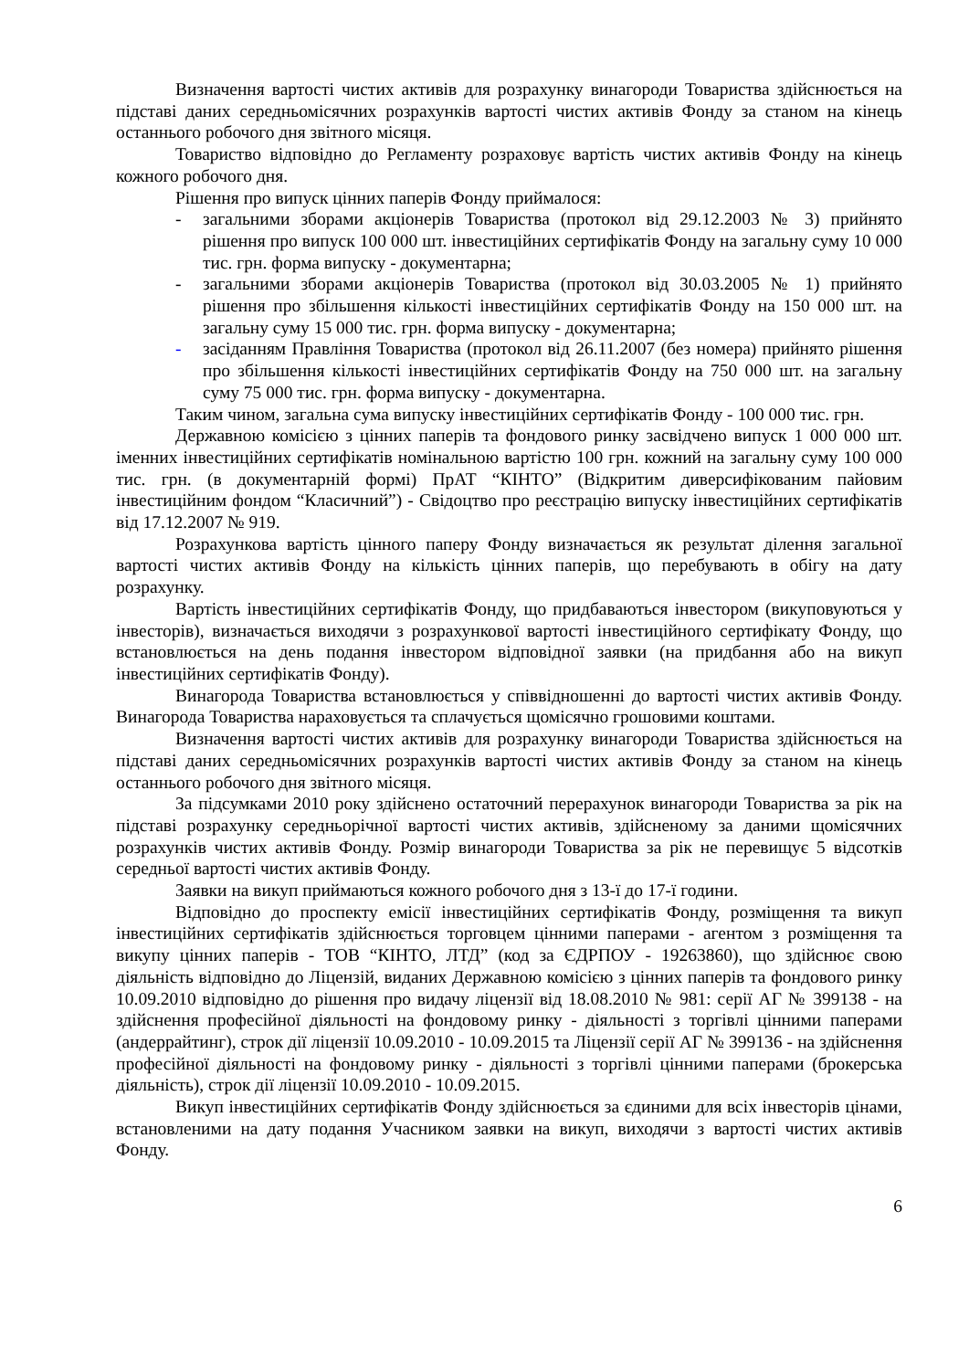Визначення вартості чистих активів для розрахунку винагороди Товариства здійснюється на підставі даних середньомісячних розрахунків вартості чистих активів Фонду за станом на кінець останнього робочого дня звітного місяця.
Товариство відповідно до Регламенту розраховує вартість чистих активів Фонду на кінець кожного робочого дня.
Рішення про випуск цінних паперів Фонду приймалося:
- загальними зборами акціонерів Товариства (протокол від 29.12.2003 № 3) прийнято рішення про випуск 100 000 шт. інвестиційних сертифікатів Фонду на загальну суму 10 000 тис. грн. форма випуску - документарна;
- загальними зборами акціонерів Товариства (протокол від 30.03.2005 № 1) прийнято рішення про збільшення кількості інвестиційних сертифікатів Фонду на 150 000 шт. на загальну суму 15 000 тис. грн. форма випуску - документарна;
- засіданням Правління Товариства (протокол від 26.11.2007 (без номера) прийнято рішення про збільшення кількості інвестиційних сертифікатів Фонду на 750 000 шт. на загальну суму 75 000 тис. грн. форма випуску - документарна.
Таким чином, загальна сума випуску інвестиційних сертифікатів Фонду - 100 000 тис. грн.
Державною комісією з цінних паперів та фондового ринку засвідчено випуск 1 000 000 шт. іменних інвестиційних сертифікатів номінальною вартістю 100 грн. кожний на загальну суму 100 000 тис. грн. (в документарній формі) ПрАТ “КІНТО” (Відкритим диверсифікованим пайовим інвестиційним фондом “Класичний”) - Свідоцтво про реєстрацію випуску інвестиційних сертифікатів від 17.12.2007 № 919.
Розрахункова вартість цінного паперу Фонду визначається як результат ділення загальної вартості чистих активів Фонду на кількість цінних паперів, що перебувають в обігу на дату розрахунку.
Вартість інвестиційних сертифікатів Фонду, що придбаваються інвестором (викуповуються у інвесторів), визначається виходячи з розрахункової вартості інвестиційного сертифікату Фонду, що встановлюється на день подання інвестором відповідної заявки (на придбання або на викуп інвестиційних сертифікатів Фонду).
Винагорода Товариства встановлюється у співвідношенні до вартості чистих активів Фонду. Винагорода Товариства нараховується та сплачується щомісячно грошовими коштами.
Визначення вартості чистих активів для розрахунку винагороди Товариства здійснюється на підставі даних середньомісячних розрахунків вартості чистих активів Фонду за станом на кінець останнього робочого дня звітного місяця.
За підсумками 2010 року здійснено остаточний перерахунок винагороди Товариства за рік на підставі розрахунку середньорічної вартості чистих активів, здійсненому за даними щомісячних розрахунків чистих активів Фонду. Розмір винагороди Товариства за рік не перевищує 5 відсотків середньої вартості чистих активів Фонду.
Заявки на викуп приймаються кожного робочого дня з 13-ї до 17-ї години.
Відповідно до проспекту емісії інвестиційних сертифікатів Фонду, розміщення та викуп інвестиційних сертифікатів здійснюється торговцем цінними паперами - агентом з розміщення та викупу цінних паперів - ТОВ “КІНТО, ЛТД” (код за ЄДРПОУ - 19263860), що здійснює свою діяльність відповідно до Ліцензій, виданих Державною комісією з цінних паперів та фондового ринку 10.09.2010 відповідно до рішення про видачу ліцензії від 18.08.2010 № 981: серії АГ № 399138 - на здійснення професійної діяльності на фондовому ринку - діяльності з торгівлі цінними паперами (андеррайтинг), строк дії ліцензії 10.09.2010 - 10.09.2015 та Ліцензії серії АГ № 399136 - на здійснення професійної діяльності на фондовому ринку - діяльності з торгівлі цінними паперами (брокерська діяльність), строк дії ліцензії 10.09.2010 - 10.09.2015.
Викуп інвестиційних сертифікатів Фонду здійснюється за єдиними для всіх інвесторів цінами, встановленими на дату подання Учасником заявки на викуп, виходячи з вартості чистих активів Фонду.
6